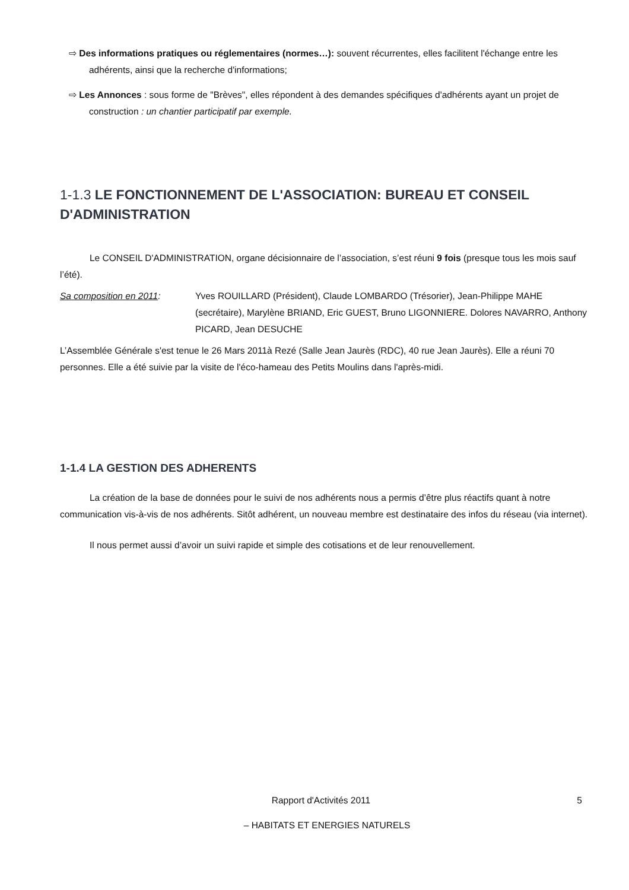⇨ Des informations pratiques ou réglementaires (normes…): souvent récurrentes, elles facilitent l'échange entre les adhérents, ainsi que la recherche d'informations;
⇨ Les Annonces : sous forme de "Brèves", elles répondent à des demandes spécifiques d'adhérents ayant un projet de construction : un chantier participatif par exemple.
1-1.3 LE FONCTIONNEMENT DE L'ASSOCIATION: BUREAU ET CONSEIL D'ADMINISTRATION
Le CONSEIL D'ADMINISTRATION, organe décisionnaire de l’association, s’est réuni 9 fois (presque tous les mois sauf l’été).
Sa composition en 2011: Yves ROUILLARD (Président), Claude LOMBARDO (Trésorier), Jean-Philippe MAHE (secrétaire), Marylène BRIAND, Eric GUEST, Bruno LIGONNIERE. Dolores NAVARRO, Anthony PICARD, Jean DESUCHE
L’Assemblée Générale s'est tenue le 26 Mars 2011à Rezé (Salle Jean Jaurès (RDC), 40 rue Jean Jaurès). Elle a réuni 70 personnes. Elle a été suivie par la visite de l'éco-hameau des Petits Moulins dans l'après-midi.
1-1.4 LA GESTION DES ADHERENTS
La création de la base de données pour le suivi de nos adhérents nous a permis d’être plus réactifs quant à notre communication vis-à-vis de nos adhérents. Sitôt adhérent, un nouveau membre est destinataire des infos du réseau (via internet).
Il nous permet aussi d’avoir un suivi rapide et simple des cotisations et de leur renouvellement.
Rapport d'Activités 2011 5
– HABITATS ET ENERGIES NATURELS